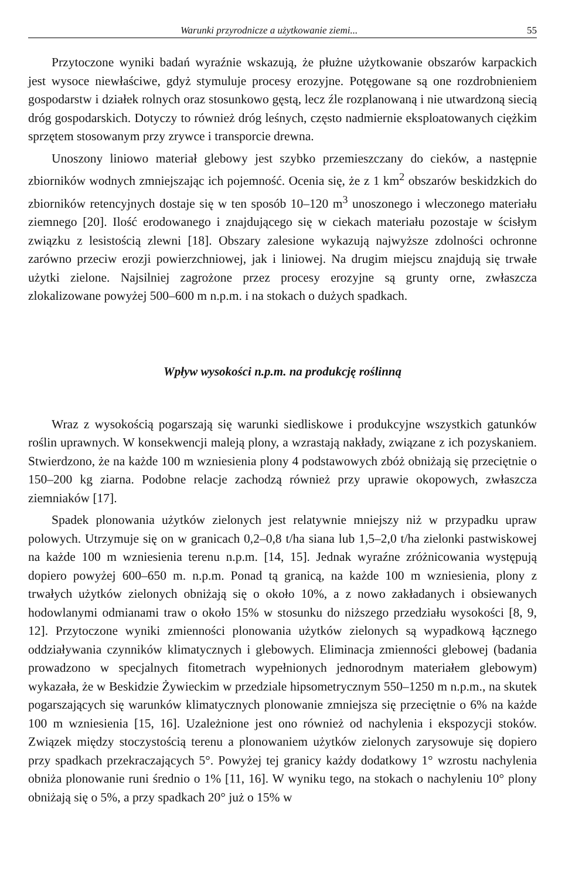Warunki przyrodnicze a użytkowanie ziemi... 55
Przytoczone wyniki badań wyraźnie wskazują, że płużne użytkowanie obszarów karpackich jest wysoce niewłaściwe, gdyż stymuluje procesy erozyjne. Potęgowane są one rozdrobnieniem gospodarstw i działek rolnych oraz stosunkowo gęstą, lecz źle rozplanowaną i nie utwardzoną siecią dróg gospodarskich. Dotyczy to również dróg leśnych, często nadmiernie eksploatowanych ciężkim sprzętem stosowanym przy zrywce i transporcie drewna.
Unoszony liniowo materiał glebowy jest szybko przemieszczany do cieków, a następnie zbiorników wodnych zmniejszając ich pojemność. Ocenia się, że z 1 km<sup>2</sup> obszarów beskidzkich do zbiorników retencyjnych dostaje się w ten sposób 10–120 m<sup>3</sup> unoszonego i wleczonego materiału ziemnego [20]. Ilość erodowanego i znajdującego się w ciekach materiału pozostaje w ścisłym związku z lesistością zlewni [18]. Obszary zalesione wykazują najwyższe zdolności ochronne zarówno przeciw erozji powierzchniowej, jak i liniowej. Na drugim miejscu znajdują się trwałe użytki zielone. Najsilniej zagrożone przez procesy erozyjne są grunty orne, zwłaszcza zlokalizowane powyżej 500–600 m n.p.m. i na stokach o dużych spadkach.
Wpływ wysokości n.p.m. na produkcję roślinną
Wraz z wysokością pogarszają się warunki siedliskowe i produkcyjne wszystkich gatunków roślin uprawnych. W konsekwencji maleją plony, a wzrastają nakłady, związane z ich pozyskaniem. Stwierdzono, że na każde 100 m wzniesienia plony 4 podstawowych zbóż obniżają się przeciętnie o 150–200 kg ziarna. Podobne relacje zachodzą również przy uprawie okopowych, zwłaszcza ziemniaków [17].
Spadek plonowania użytków zielonych jest relatywnie mniejszy niż w przypadku upraw polowych. Utrzymuje się on w granicach 0,2–0,8 t/ha siana lub 1,5–2,0 t/ha zielonki pastwiskowej na każde 100 m wzniesienia terenu n.p.m. [14, 15]. Jednak wyraźne zróżnicowania występują dopiero powyżej 600–650 m. n.p.m. Ponad tą granicą, na każde 100 m wzniesienia, plony z trwałych użytków zielonych obniżają się o około 10%, a z nowo zakładanych i obsiewanych hodowlanymi odmianami traw o około 15% w stosunku do niższego przedziału wysokości [8, 9, 12]. Przytoczone wyniki zmienności plonowania użytków zielonych są wypadkową łącznego oddziaływania czynników klimatycznych i glebowych. Eliminacja zmienności glebowej (badania prowadzono w specjalnych fitometrach wypełnionych jednorodnym materiałem glebowym) wykazała, że w Beskidzie Żywieckim w przedziale hipsometrycznym 550–1250 m n.p.m., na skutek pogarszających się warunków klimatycznych plonowanie zmniejsza się przeciętnie o 6% na każde 100 m wzniesienia [15, 16]. Uzależnione jest ono również od nachylenia i ekspozycji stoków. Związek między stoczystością terenu a plonowaniem użytków zielonych zarysowuje się dopiero przy spadkach przekraczających 5°. Powyżej tej granicy każdy dodatkowy 1° wzrostu nachylenia obniża plonowanie runi średnio o 1% [11, 16]. W wyniku tego, na stokach o nachyleniu 10° plony obniżają się o 5%, a przy spadkach 20° już o 15% w